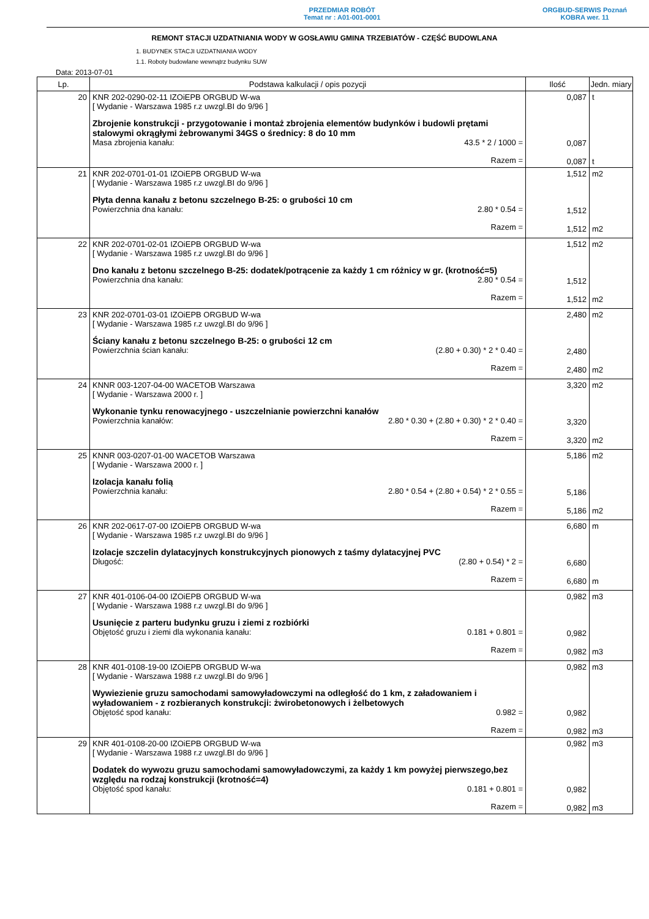PRZEDMIAR ROBÓT
Temat nr : A01-001-0001
ORGBUD-SERWIS Poznań
KOBRA wer. 11
REMONT STACJI UZDATNIANIA WODY W GOSŁAWIU GMINA TRZEBIATÓW - CZĘŚĆ BUDOWLANA
1. BUDYNEK STACJI UZDATNIANIA WODY
1.1. Roboty budowlane wewnątrz budynku SUW
Data: 2013-07-01
| Lp. | Podstawa kalkulacji / opis pozycji | Ilość | Jedn. miary |
| --- | --- | --- | --- |
| 20 | KNR 202-0290-02-11 IZOiEPB ORGBUD W-wa [ Wydanie - Warszawa 1985 r.z uwzgl.BI do 9/96 ] Zbrojenie konstrukcji - przygotowanie i montaż zbrojenia elementów budynków i budowli prętami stalowymi okrągłymi żebrowanymi 34GS o średnicy: 8 do 10 mm Masa zbrojenia kanału: 43.5 * 2 / 1000 = Razem = | 0,087 0,087 0,087 | t t |
| 21 | KNR 202-0701-01-01 IZOiEPB ORGBUD W-wa [ Wydanie - Warszawa 1985 r.z uwzgl.BI do 9/96 ] Płyta denna kanału z betonu szczelnego B-25: o grubości 10 cm Powierzchnia dna kanału: 2.80 * 0.54 = Razem = | 1,512 1,512 1,512 | m2 m2 |
| 22 | KNR 202-0701-02-01 IZOiEPB ORGBUD W-wa [ Wydanie - Warszawa 1985 r.z uwzgl.BI do 9/96 ] Dno kanału z betonu szczelnego B-25: dodatek/potrącenie za każdy 1 cm różnicy w gr. (krotność=5) Powierzchnia dna kanału: 2.80 * 0.54 = Razem = | 1,512 1,512 1,512 | m2 m2 |
| 23 | KNR 202-0701-03-01 IZOiEPB ORGBUD W-wa [ Wydanie - Warszawa 1985 r.z uwzgl.BI do 9/96 ] Ściany kanału z betonu szczelnego B-25: o grubości 12 cm Powierzchnia ścian kanału: (2.80 + 0.30) * 2 * 0.40 = Razem = | 2,480 2,480 2,480 | m2 m2 |
| 24 | KNNR 003-1207-04-00 WACETOB Warszawa [ Wydanie - Warszawa 2000 r. ] Wykonanie tynku renowacyjnego - uszczelnianie powierzchni kanałów Powierzchnia kanałów: 2.80 * 0.30 + (2.80 + 0.30) * 2 * 0.40 = Razem = | 3,320 3,320 3,320 | m2 m2 |
| 25 | KNNR 003-0207-01-00 WACETOB Warszawa [ Wydanie - Warszawa 2000 r. ] Izolacja kanału folią Powierzchnia kanału: 2.80 * 0.54 + (2.80 + 0.54) * 2 * 0.55 = Razem = | 5,186 5,186 5,186 | m2 m2 |
| 26 | KNR 202-0617-07-00 IZOiEPB ORGBUD W-wa [ Wydanie - Warszawa 1985 r.z uwzgl.BI do 9/96 ] Izolacje szczelin dylatacyjnych konstrukcyjnych pionowych z taśmy dylatacyjnej PVC Długość: (2.80 + 0.54) * 2 = Razem = | 6,680 6,680 6,680 | m m |
| 27 | KNR 401-0106-04-00 IZOiEPB ORGBUD W-wa [ Wydanie - Warszawa 1988 r.z uwzgl.BI do 9/96 ] Usunięcie z parteru budynku gruzu i ziemi z rozbiórki Objętość gruzu i ziemi dla wykonania kanału: 0.181 + 0.801 = Razem = | 0,982 0,982 0,982 | m3 m3 |
| 28 | KNR 401-0108-19-00 IZOiEPB ORGBUD W-wa [ Wydanie - Warszawa 1988 r.z uwzgl.BI do 9/96 ] Wywiezienie gruzu samochodami samowyładowczymi na odległość do 1 km, z załadowaniem i wyładowaniem - z rozbieranych konstrukcji: żwirobetonowych i żelbetowych Objętość spod kanału: 0.982 = Razem = | 0,982 0,982 0,982 | m3 m3 |
| 29 | KNR 401-0108-20-00 IZOiEPB ORGBUD W-wa [ Wydanie - Warszawa 1988 r.z uwzgl.BI do 9/96 ] Dodatek do wywozu gruzu samochodami samowyładowczymi, za każdy 1 km powyżej pierwszego,bez względu na rodzaj konstrukcji (krotność=4) Objętość spod kanału: 0.181 + 0.801 = Razem = | 0,982 0,982 0,982 | m3 m3 |